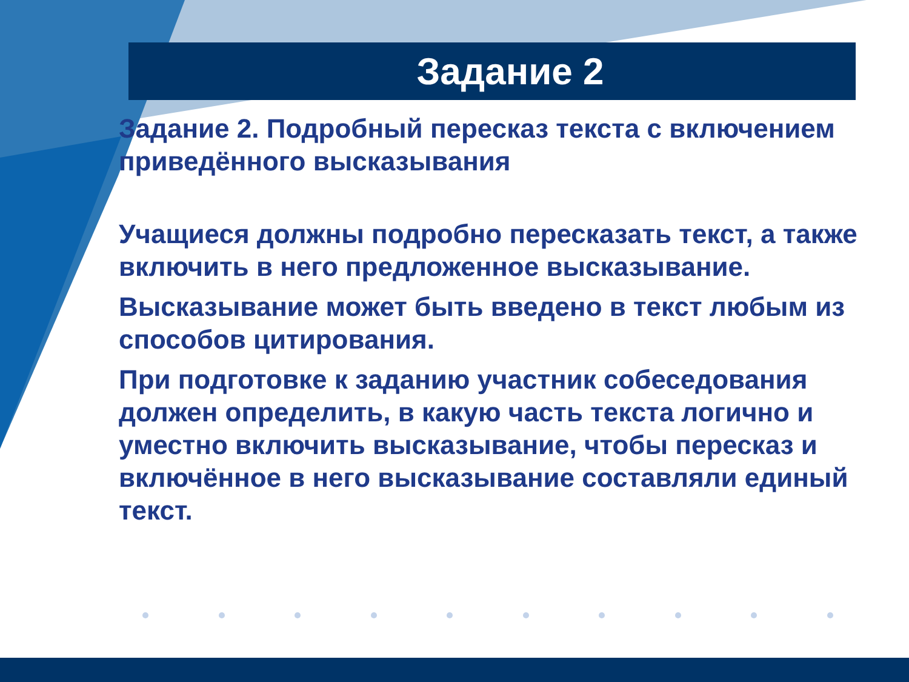Задание 2
Задание 2. Подробный пересказ текста с включением приведённого высказывания
Учащиеся должны подробно пересказать текст, а также включить в него предложенное высказывание.
Высказывание может быть введено в текст любым из способов цитирования.
При подготовке к заданию участник собеседования должен определить, в какую часть текста логично и уместно включить высказывание, чтобы пересказ и включённое в него высказывание составляли единый текст.